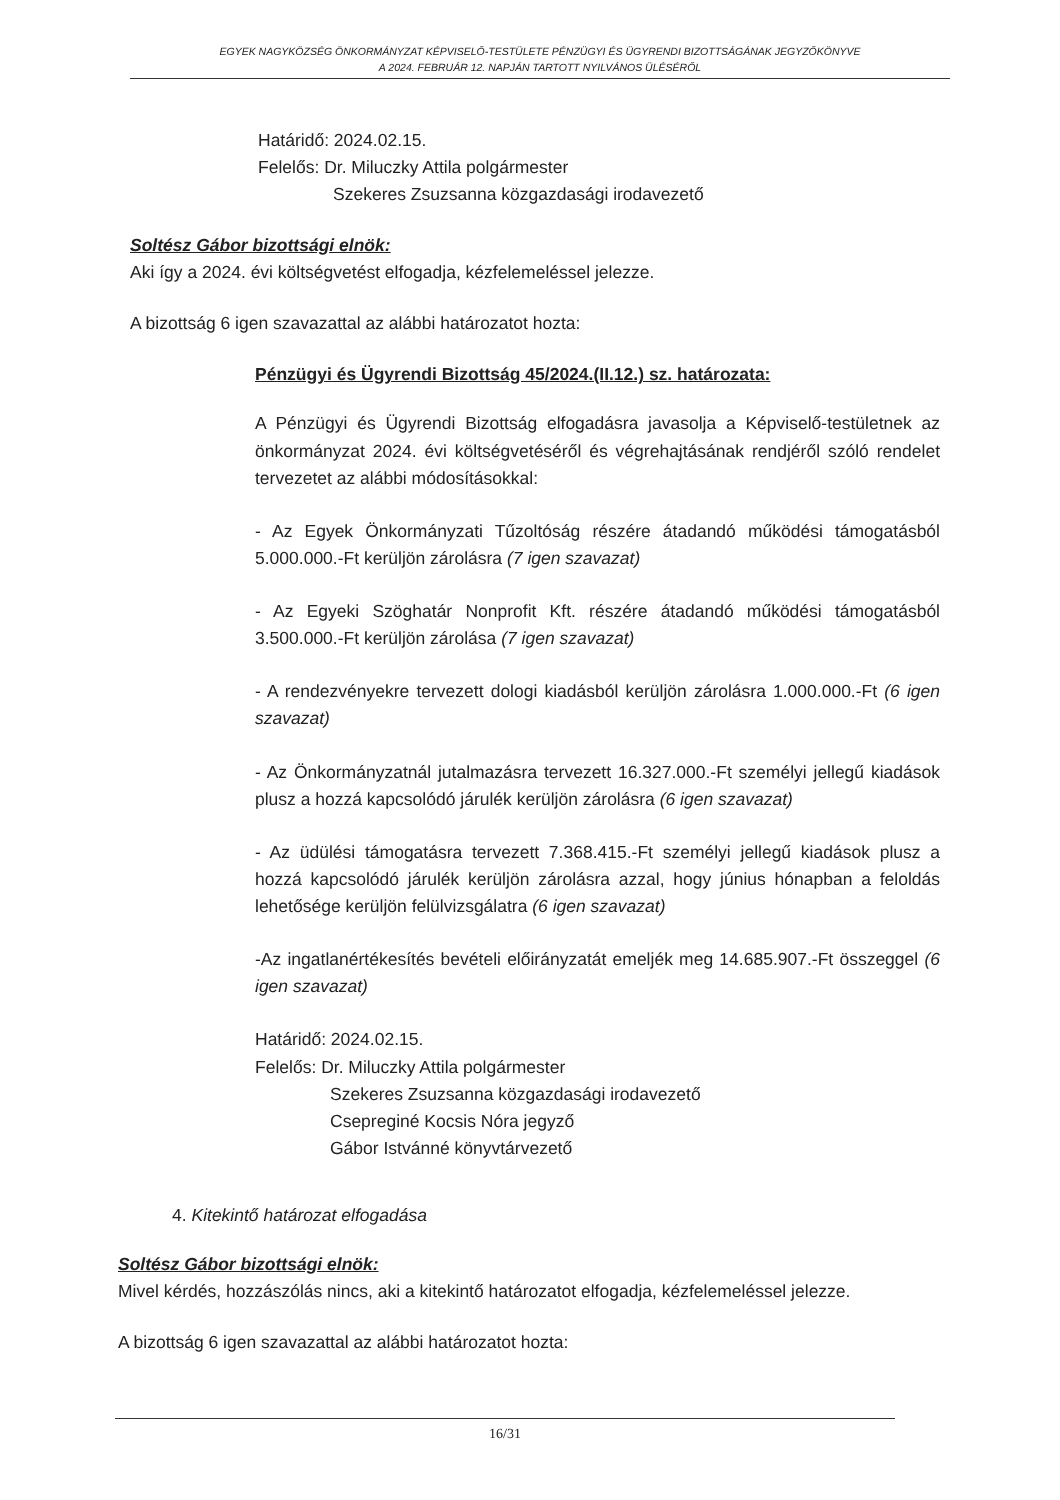EGYEK NAGYKÖZSÉG ÖNKORMÁNYZAT KÉPVISELŐ-TESTÜLETE PÉNZÜGYI ÉS ÜGYRENDI BIZOTTSÁGÁNAK JEGYZŐKÖNYVE
A 2024. FEBRUÁR 12. NAPJÁN TARTOTT NYILVÁNOS ÜLÉSÉRŐL
Határidő: 2024.02.15.
Felelős: Dr. Miluczky Attila polgármester
Szekeres Zsuzsanna közgazdasági irodavezető
Soltész Gábor bizottsági elnök:
Aki így a 2024. évi költségvetést elfogadja, kézfelemeléssel jelezze.
A bizottság 6 igen szavazattal az alábbi határozatot hozta:
Pénzügyi és Ügyrendi Bizottság 45/2024.(II.12.) sz. határozata:
A Pénzügyi és Ügyrendi Bizottság elfogadásra javasolja a Képviselő-testületnek az önkormányzat 2024. évi költségvetéséről és végrehajtásának rendjéről szóló rendelet tervezetet az alábbi módosításokkal:
- Az Egyek Önkormányzati Tűzoltóság részére átadandó működési támogatásból 5.000.000.-Ft kerüljön zárolásra (7 igen szavazat)
- Az Egyeki Szöghatár Nonprofit Kft. részére átadandó működési támogatásból 3.500.000.-Ft kerüljön zárolása (7 igen szavazat)
- A rendezvényekre tervezett dologi kiadásból kerüljön zárolásra 1.000.000.-Ft (6 igen szavazat)
- Az Önkormányzatnál jutalmazásra tervezett 16.327.000.-Ft személyi jellegű kiadások plusz a hozzá kapcsolódó járulék kerüljön zárolásra (6 igen szavazat)
- Az üdülési támogatásra tervezett 7.368.415.-Ft személyi jellegű kiadások plusz a hozzá kapcsolódó járulék kerüljön zárolásra azzal, hogy június hónapban a feloldás lehetősége kerüljön felülvizsgálatra (6 igen szavazat)
-Az ingatlanértékesítés bevételi előirányzatát emeljék meg 14.685.907.-Ft összeggel (6 igen szavazat)
Határidő: 2024.02.15.
Felelős: Dr. Miluczky Attila polgármester
Szekeres Zsuzsanna közgazdasági irodavezető
Csepreginé Kocsis Nóra jegyző
Gábor Istvánné könyvtárvezető
4. Kitekintő határozat elfogadása
Soltész Gábor bizottsági elnök:
Mivel kérdés, hozzászólás nincs, aki a kitekintő határozatot elfogadja, kézfelemeléssel jelezze.
A bizottság 6 igen szavazattal az alábbi határozatot hozta:
16/31